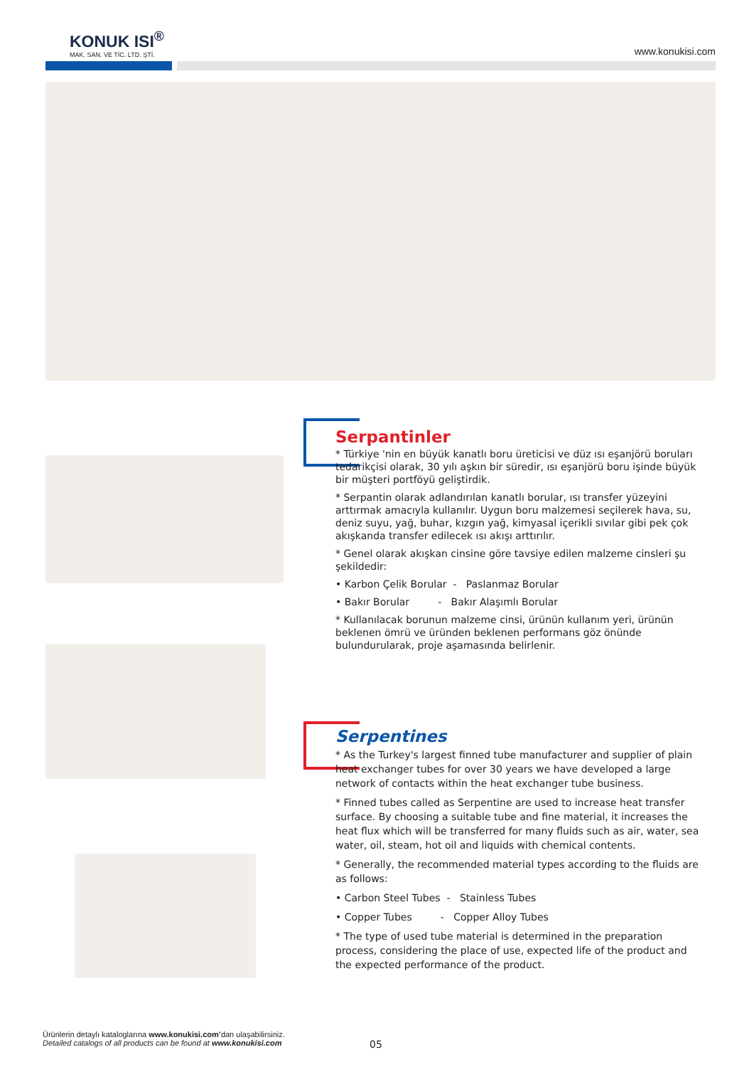KONUK ISI<sup>®</sup>
MAK. SAN. VE TİC. LTD. ŞTİ.
www.konukisi.com
Serpantinler
* Türkiye 'nin en büyük kanatlı boru üreticisi ve düz ısı eşanjörü boruları tedarikçisi olarak, 30 yılı aşkın bir süredir, ısı eşanjörü boru işinde büyük bir müşteri portföyü geliştirdik.
* Serpantin olarak adlandırılan kanatlı borular, ısı transfer yüzeyini arttırmak amacıyla kullanılır. Uygun boru malzemesi seçilerek hava, su, deniz suyu, yağ, buhar, kızgın yağ, kimyasal içerikli sıvılar gibi pek çok akışkanda transfer edilecek ısı akışı arttırılır.
* Genel olarak akışkan cinsine göre tavsiye edilen malzeme cinsleri şu şekildedir:
• Karbon Çelik Borular - Paslanmaz Borular
• Bakır Borular - Bakır Alaşımlı Borular
* Kullanılacak borunun malzeme cinsi, ürünün kullanım yeri, ürünün beklenen ömrü ve üründen beklenen performans göz önünde bulundurularak, proje aşamasında belirlenir.
Serpentines
* As the Turkey's largest finned tube manufacturer and supplier of plain heat exchanger tubes for over 30 years we have developed a large network of contacts within the heat exchanger tube business.
* Finned tubes called as Serpentine are used to increase heat transfer surface. By choosing a suitable tube and fine material, it increases the heat flux which will be transferred for many fluids such as air, water, sea water, oil, steam, hot oil and liquids with chemical contents.
* Generally, the recommended material types according to the fluids are as follows:
• Carbon Steel Tubes - Stainless Tubes
• Copper Tubes - Copper Alloy Tubes
* The type of used tube material is determined in the preparation process, considering the place of use, expected life of the product and the expected performance of the product.
Ürünlerin detaylı kataloglarına www.konukisi.com’dan ulaşabilirsiniz.
Detailed catalogs of all products can be found at www.konukisi.com
05